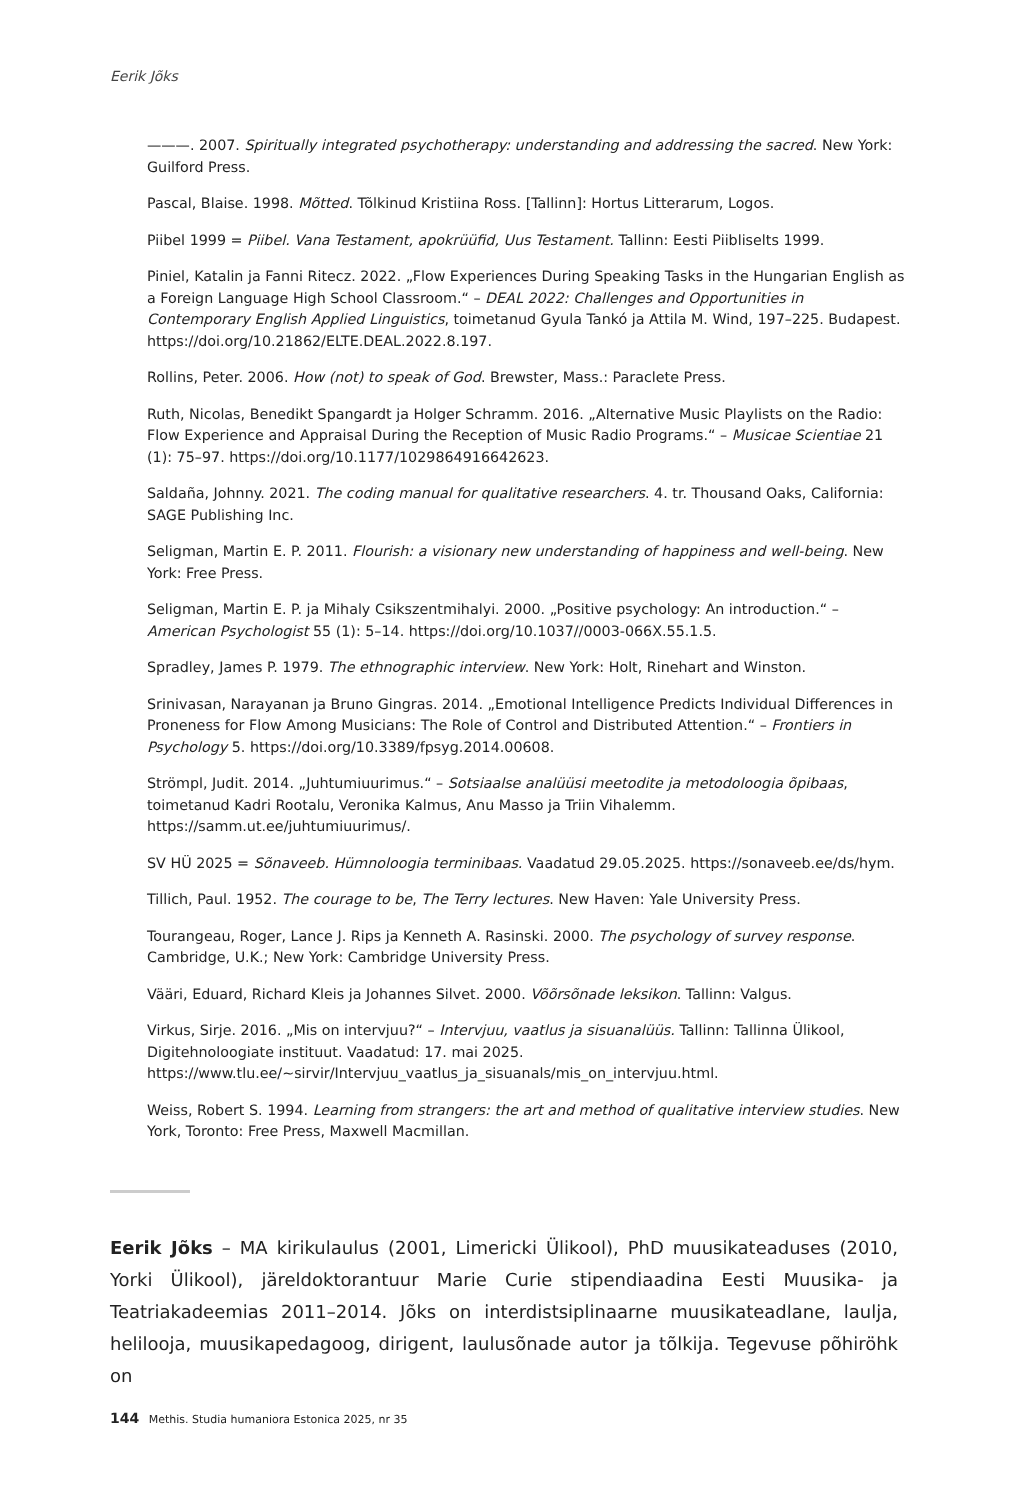Eerik Jõks
———. 2007. Spiritually integrated psychotherapy: understanding and addressing the sacred. New York: Guilford Press.
Pascal, Blaise. 1998. Mõtted. Tõlkinud Kristiina Ross. [Tallinn]: Hortus Litterarum, Logos.
Piibel 1999 = Piibel. Vana Testament, apokrüüfid, Uus Testament. Tallinn: Eesti Piibliselts 1999.
Piniel, Katalin ja Fanni Ritecz. 2022. „Flow Experiences During Speaking Tasks in the Hungarian English as a Foreign Language High School Classroom.“ – DEAL 2022: Challenges and Opportunities in Contemporary English Applied Linguistics, toimetanud Gyula Tankó ja Attila M. Wind, 197–225. Budapest. https://doi.org/10.21862/ELTE.DEAL.2022.8.197.
Rollins, Peter. 2006. How (not) to speak of God. Brewster, Mass.: Paraclete Press.
Ruth, Nicolas, Benedikt Spangardt ja Holger Schramm. 2016. „Alternative Music Playlists on the Radio: Flow Experience and Appraisal During the Reception of Music Radio Programs.“ – Musicae Scientiae 21 (1): 75–97. https://doi.org/10.1177/1029864916642623.
Saldaña, Johnny. 2021. The coding manual for qualitative researchers. 4. tr. Thousand Oaks, California: SAGE Publishing Inc.
Seligman, Martin E. P. 2011. Flourish: a visionary new understanding of happiness and well-being. New York: Free Press.
Seligman, Martin E. P. ja Mihaly Csikszentmihalyi. 2000. „Positive psychology: An introduction.“ – American Psychologist 55 (1): 5–14. https://doi.org/10.1037//0003-066X.55.1.5.
Spradley, James P. 1979. The ethnographic interview. New York: Holt, Rinehart and Winston.
Srinivasan, Narayanan ja Bruno Gingras. 2014. „Emotional Intelligence Predicts Individual Differences in Proneness for Flow Among Musicians: The Role of Control and Distributed Attention.“ – Frontiers in Psychology 5. https://doi.org/10.3389/fpsyg.2014.00608.
Strömpl, Judit. 2014. „Juhtumiuurimus.“ – Sotsiaalse analüüsi meetodite ja metodoloogia õpibaas, toimetanud Kadri Rootalu, Veronika Kalmus, Anu Masso ja Triin Vihalemm. https://samm.ut.ee/juhtumiuurimus/.
SV HÜ 2025 = Sõnaveeb. Hümnoloogia terminibaas. Vaadatud 29.05.2025. https://sonaveeb.ee/ds/hym.
Tillich, Paul. 1952. The courage to be, The Terry lectures. New Haven: Yale University Press.
Tourangeau, Roger, Lance J. Rips ja Kenneth A. Rasinski. 2000. The psychology of survey response. Cambridge, U.K.; New York: Cambridge University Press.
Vääri, Eduard, Richard Kleis ja Johannes Silvet. 2000. Võõrsõnade leksikon. Tallinn: Valgus.
Virkus, Sirje. 2016. „Mis on intervjuu?“ – Intervjuu, vaatlus ja sisuanalüüs. Tallinn: Tallinna Ülikool, Digitehnoloogiate instituut. Vaadatud: 17. mai 2025. https://www.tlu.ee/~sirvir/Intervjuu_vaatlus_ja_sisuanals/mis_on_intervjuu.html.
Weiss, Robert S. 1994. Learning from strangers: the art and method of qualitative interview studies. New York, Toronto: Free Press, Maxwell Macmillan.
Eerik Jõks – MA kirikulaulus (2001, Limericki Ülikool), PhD muusikateaduses (2010, Yorki Ülikool), järeldoktorantuur Marie Curie stipendiaadina Eesti Muusika- ja Teatriakadeemias 2011–2014. Jõks on interdistsiplinaarne muusikateadlane, laulja, helilooja, muusikapedagoog, dirigent, laulusõnade autor ja tõlkija. Tegevuse põhiröhk on
144 Methis. Studia humaniora Estonica 2025, nr 35